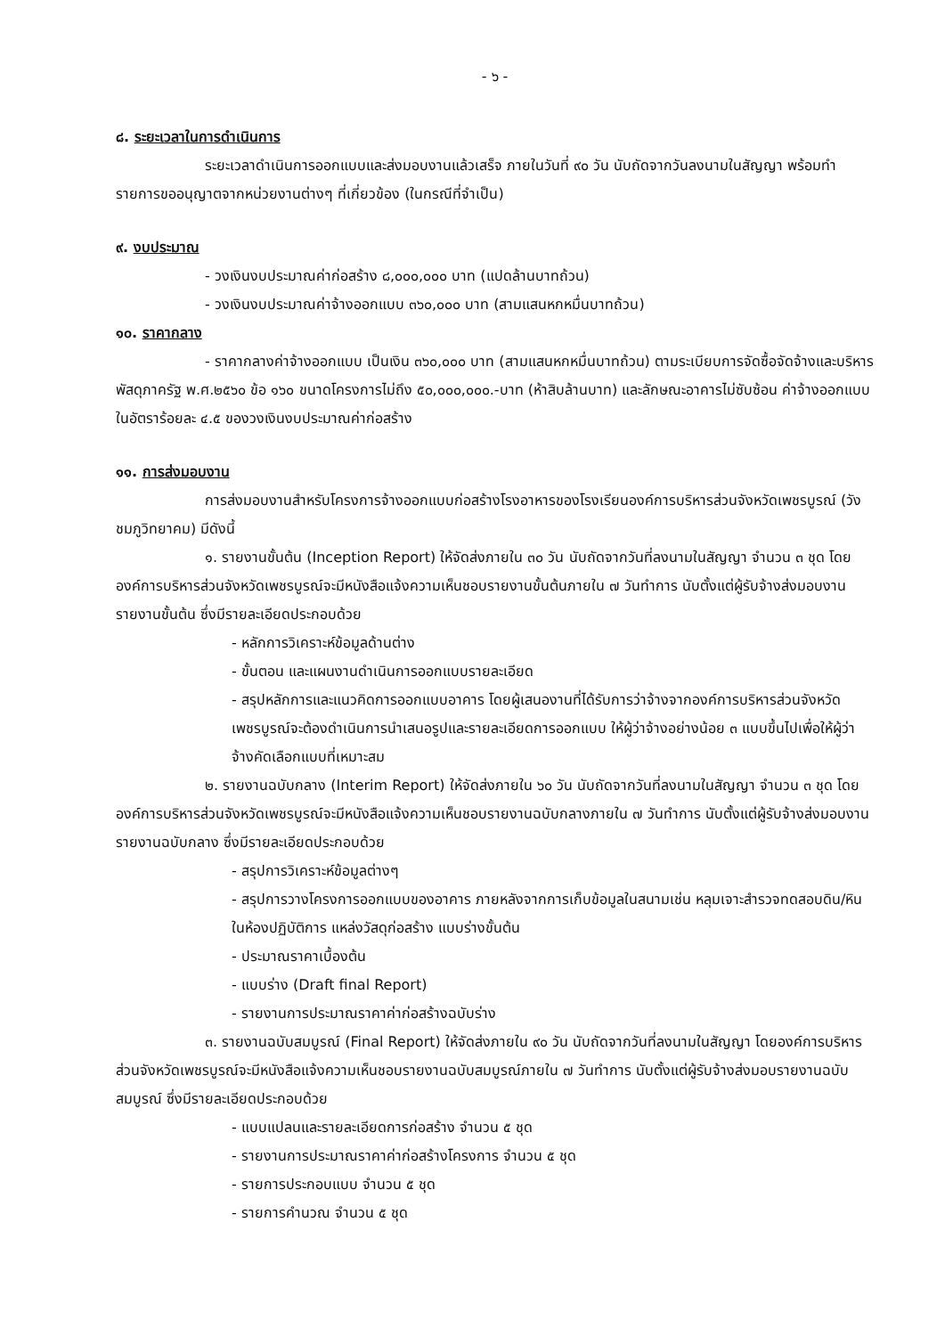- ๖ -
๘. ระยะเวลาในการดำเนินการ
ระยะเวลาดำเนินการออกแบบและส่งมอบงานแล้วเสร็จ ภายในวันที่ ๙๐ วัน นับถัดจากวันลงนามในสัญญา พร้อมทำรายการขออนุญาตจากหน่วยงานต่างๆ ที่เกี่ยวข้อง (ในกรณีที่จำเป็น)
๙. งบประมาณ
- วงเงินงบประมาณค่าก่อสร้าง ๘,๐๐๐,๐๐๐ บาท (แปดล้านบาทถ้วน)
- วงเงินงบประมาณค่าจ้างออกแบบ ๓๖๐,๐๐๐ บาท (สามแสนหกหมื่นบาทถ้วน)
๑๐. ราคากลาง
- ราคากลางค่าจ้างออกแบบ เป็นเงิน ๓๖๐,๐๐๐ บาท (สามแสนหกหมื่นบาทถ้วน) ตามระเบียบการจัดซื้อจัดจ้างและบริหารพัสดุภาครัฐ พ.ศ.๒๕๖๐ ข้อ ๑๖๐ ขนาดโครงการไม่ถึง ๕๐,๐๐๐,๐๐๐.-บาท (ห้าสิบล้านบาท) และลักษณะอาคารไม่ซับซ้อน ค่าจ้างออกแบบในอัตราร้อยละ ๔.๕ ของวงเงินงบประมาณค่าก่อสร้าง
๑๑. การส่งมอบงาน
การส่งมอบงานสำหรับโครงการจ้างออกแบบก่อสร้างโรงอาหารของโรงเรียนองค์การบริหารส่วนจังหวัดเพชรบูรณ์ (วังชมภูวิทยาคม) มีดังนี้
๑. รายงานขั้นต้น (Inception Report) ให้จัดส่งภายใน ๓๐ วัน นับถัดจากวันที่ลงนามในสัญญา จำนวน ๓ ชุด โดยองค์การบริหารส่วนจังหวัดเพชรบูรณ์จะมีหนังสือแจ้งความเห็นชอบรายงานขั้นต้นภายใน ๗ วันทำการ นับตั้งแต่ผู้รับจ้างส่งมอบงานรายงานขั้นต้น ซึ่งมีรายละเอียดประกอบด้วย
- หลักการวิเคราะห์ข้อมูลด้านต่าง
- ขั้นตอน และแผนงานดำเนินการออกแบบรายละเอียด
- สรุปหลักการและแนวคิดการออกแบบอาคาร โดยผู้เสนองานที่ได้รับการว่าจ้างจากองค์การบริหารส่วนจังหวัดเพชรบูรณ์จะต้องดำเนินการนำเสนอรูปและรายละเอียดการออกแบบ ให้ผู้ว่าจ้างอย่างน้อย ๓ แบบขึ้นไปเพื่อให้ผู้ว่าจ้างคัดเลือกแบบที่เหมาะสม
๒. รายงานฉบับกลาง (Interim Report) ให้จัดส่งภายใน ๖๐ วัน นับถัดจากวันที่ลงนามในสัญญา จำนวน ๓ ชุด โดยองค์การบริหารส่วนจังหวัดเพชรบูรณ์จะมีหนังสือแจ้งความเห็นชอบรายงานฉบับกลางภายใน ๗ วันทำการ นับตั้งแต่ผู้รับจ้างส่งมอบงานรายงานฉบับกลาง ซึ่งมีรายละเอียดประกอบด้วย
- สรุปการวิเคราะห์ข้อมูลต่างๆ
- สรุปการวางโครงการออกแบบของอาคาร ภายหลังจากการเก็บข้อมูลในสนามเช่น หลุมเจาะสำรวจทดสอบดิน/หินในห้องปฏิบัติการ แหล่งวัสดุก่อสร้าง แบบร่างขั้นต้น
- ประมาณราคาเบื้องต้น
- แบบร่าง (Draft final Report)
- รายงานการประมาณราคาค่าก่อสร้างฉบับร่าง
๓. รายงานฉบับสมบูรณ์ (Final Report) ให้จัดส่งภายใน ๙๐ วัน นับถัดจากวันที่ลงนามในสัญญา โดยองค์การบริหารส่วนจังหวัดเพชรบูรณ์จะมีหนังสือแจ้งความเห็นชอบรายงานฉบับสมบูรณ์ภายใน ๗ วันทำการ นับตั้งแต่ผู้รับจ้างส่งมอบรายงานฉบับสมบูรณ์ ซึ่งมีรายละเอียดประกอบด้วย
- แบบแปลนและรายละเอียดการก่อสร้าง จำนวน ๕ ชุด
- รายงานการประมาณราคาค่าก่อสร้างโครงการ จำนวน ๕ ชุด
- รายการประกอบแบบ จำนวน ๕ ชุด
- รายการคำนวณ จำนวน ๕ ชุด